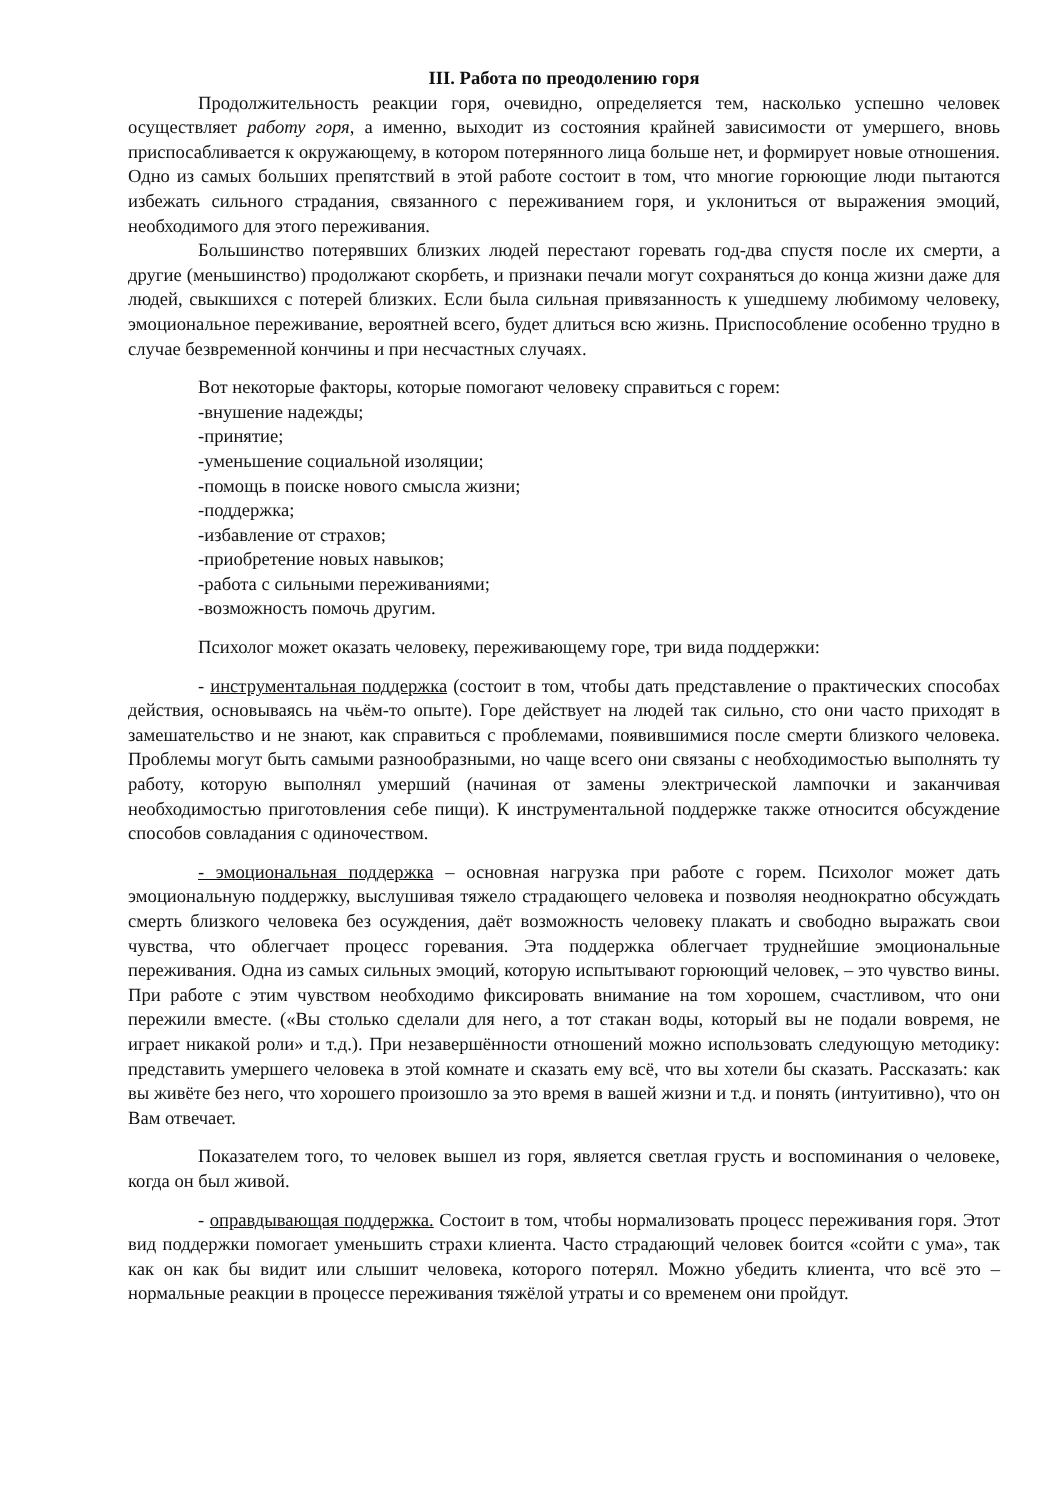III. Работа по преодолению горя
Продолжительность реакции горя, очевидно, определяется тем, насколько успешно человек осуществляет работу горя, а именно, выходит из состояния крайней зависимости от умершего, вновь приспосабливается к окружающему, в котором потерянного лица больше нет, и формирует новые отношения. Одно из самых больших препятствий в этой работе состоит в том, что многие горюющие люди пытаются избежать сильного страдания, связанного с переживанием горя, и уклониться от выражения эмоций, необходимого для этого переживания.
Большинство потерявших близких людей перестают горевать год-два спустя после их смерти, а другие (меньшинство) продолжают скорбеть, и признаки печали могут сохраняться до конца жизни даже для людей, свыкшихся с потерей близких. Если была сильная привязанность к ушедшему любимому человеку, эмоциональное переживание, вероятней всего, будет длиться всю жизнь. Приспособление особенно трудно в случае безвременной кончины и при несчастных случаях.
Вот некоторые факторы, которые помогают человеку справиться с горем:
-внушение надежды;
-принятие;
-уменьшение социальной изоляции;
-помощь в поиске нового смысла жизни;
-поддержка;
-избавление от страхов;
-приобретение новых навыков;
-работа с сильными переживаниями;
-возможность помочь другим.
Психолог может оказать человеку, переживающему горе, три вида поддержки:
- инструментальная поддержка (состоит в том, чтобы дать представление о практических способах действия, основываясь на чьём-то опыте). Горе действует на людей так сильно, сто они часто приходят в замешательство и не знают, как справиться с проблемами, появившимися после смерти близкого человека. Проблемы могут быть самыми разнообразными, но чаще всего они связаны с необходимостью выполнять ту работу, которую выполнял умерший (начиная от замены электрической лампочки и заканчивая необходимостью приготовления себе пищи). К инструментальной поддержке также относится обсуждение способов совладания с одиночеством.
- эмоциональная поддержка – основная нагрузка при работе с горем. Психолог может дать эмоциональную поддержку, выслушивая тяжело страдающего человека и позволяя неоднократно обсуждать смерть близкого человека без осуждения, даёт возможность человеку плакать и свободно выражать свои чувства, что облегчает процесс горевания. Эта поддержка облегчает труднейшие эмоциональные переживания. Одна из самых сильных эмоций, которую испытывают горюющий человек, – это чувство вины. При работе с этим чувством необходимо фиксировать внимание на том хорошем, счастливом, что они пережили вместе. («Вы столько сделали для него, а тот стакан воды, который вы не подали вовремя, не играет никакой роли» и т.д.). При незавершённости отношений можно использовать следующую методику: представить умершего человека в этой комнате и сказать ему всё, что вы хотели бы сказать. Рассказать: как вы живёте без него, что хорошего произошло за это время в вашей жизни и т.д. и понять (интуитивно), что он Вам отвечает.
Показателем того, то человек вышел из горя, является светлая грусть и воспоминания о человеке, когда он был живой.
- оправдывающая поддержка. Состоит в том, чтобы нормализовать процесс переживания горя. Этот вид поддержки помогает уменьшить страхи клиента. Часто страдающий человек боится «сойти с ума», так как он как бы видит или слышит человека, которого потерял. Можно убедить клиента, что всё это – нормальные реакции в процессе переживания тяжёлой утраты и со временем они пройдут.